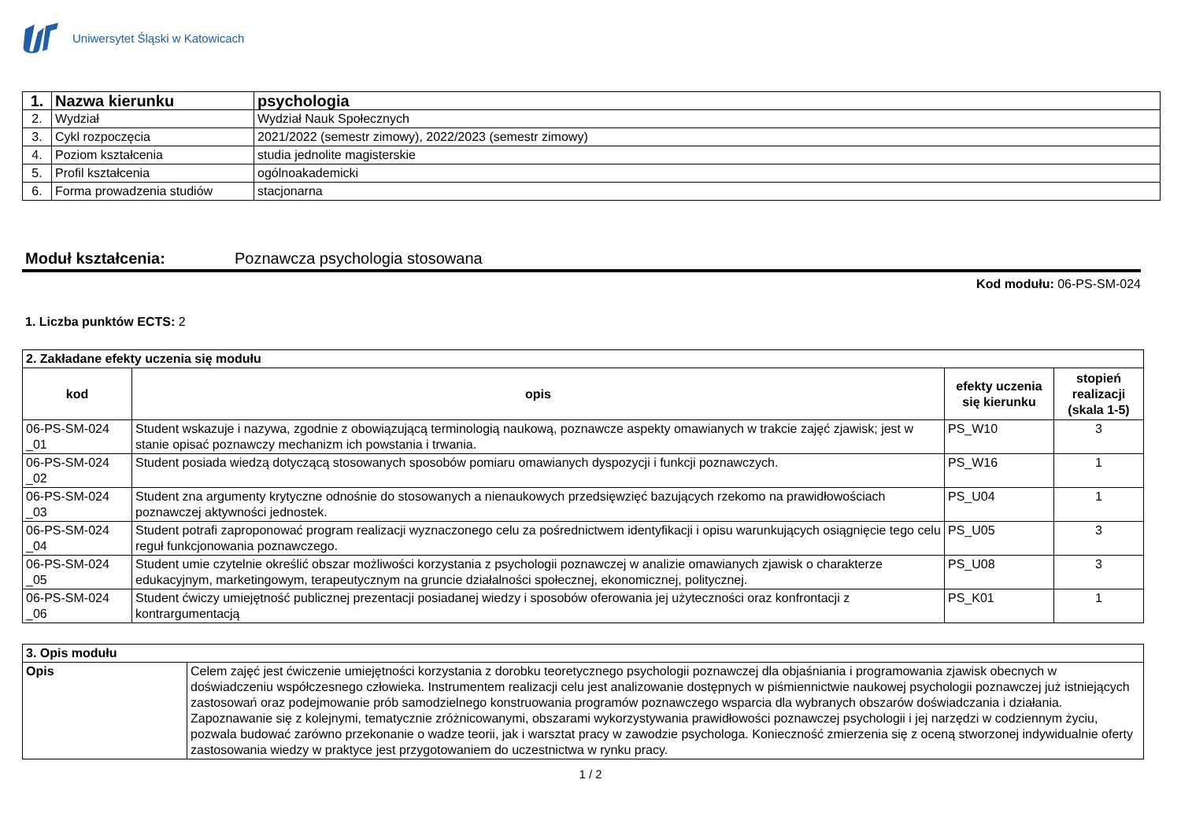Uniwersytet Śląski w Katowicach
| 1. | Nazwa kierunku | psychologia |
| 2. | Wydział | Wydział Nauk Społecznych |
| 3. | Cykl rozpoczęcia | 2021/2022 (semestr zimowy), 2022/2023 (semestr zimowy) |
| 4. | Poziom kształcenia | studia jednolite magisterskie |
| 5. | Profil kształcenia | ogólnoakademicki |
| 6. | Forma prowadzenia studiów | stacjonarna |
Moduł kształcenia: Poznawcza psychologia stosowana
Kod modułu: 06-PS-SM-024
1. Liczba punktów ECTS: 2
| 2. Zakładane efekty uczenia się modułu | | | |
| kod | opis | efekty uczenia się kierunku | stopień realizacji (skala 1-5) |
| 06-PS-SM-024 _01 | Student wskazuje i nazywa, zgodnie z obowiązującą terminologią naukową, poznawcze aspekty omawianych w trakcie zajęć zjawisk; jest w stanie opisać poznawczy mechanizm ich powstania i trwania. | PS_W10 | 3 |
| 06-PS-SM-024 _02 | Student posiada wiedzą dotyczącą stosowanych sposobów pomiaru omawianych dyspozycji i funkcji poznawczych. | PS_W16 | 1 |
| 06-PS-SM-024 _03 | Student zna argumenty krytyczne odnośnie do stosowanych a nienaukowych przedsięwzięć bazujących rzekomo na prawidłowościach poznawczej aktywności jednostek. | PS_U04 | 1 |
| 06-PS-SM-024 _04 | Student potrafi zaproponować program realizacji wyznaczonego celu za pośrednictwem identyfikacji i opisu warunkujących osiągnięcie tego celu reguł funkcjonowania poznawczego. | PS_U05 | 3 |
| 06-PS-SM-024 _05 | Student umie czytelnie określić obszar możliwości korzystania z psychologii poznawczej w analizie omawianych zjawisk o charakterze edukacyjnym, marketingowym, terapeutycznym na gruncie działalności społecznej, ekonomicznej, politycznej. | PS_U08 | 3 |
| 06-PS-SM-024 _06 | Student ćwiczy umiejętność publicznej prezentacji posiadanej wiedzy i sposobów oferowania jej użyteczności oraz konfrontacji z kontrargumentacją | PS_K01 | 1 |
| 3. Opis modułu | |
| Opis | Celem zajęć jest ćwiczenie umiejętności korzystania z dorobku teoretycznego psychologii poznawczej dla objaśniania i programowania zjawisk obecnych w doświadczeniu współczesnego człowieka. Instrumentem realizacji celu jest analizowanie dostępnych w piśmiennictwie naukowej psychologii poznawczej już istniejących zastosowań oraz podejmowanie prób samodzielnego konstruowania programów poznawczego wsparcia dla wybranych obszarów doświadczania i działania. Zapoznawanie się z kolejnymi, tematycznie zróżnicowanymi, obszarami wykorzystywania prawidłowości poznawczej psychologii i jej narzędzi w codziennym życiu, pozwala budować zarówno przekonanie o wadze teorii, jak i warsztat pracy w zawodzie psychologa. Konieczność zmierzenia się z oceną stworzonej indywidualnie oferty zastosowania wiedzy w praktyce jest przygotowaniem do uczestnictwa w rynku pracy. |
1 / 2